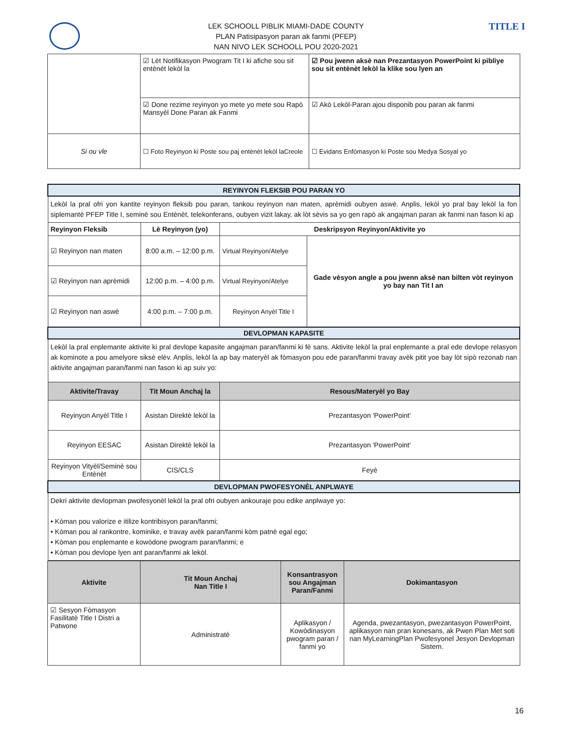TITLE I
LEK SCHOOLL PIBLIK MIAMI-DADE COUNTY
PLAN Patisipasyon paran ak fanmi (PFEP)
NAN NIVO LEK SCHOOLL POU 2020-2021
| | ☑ Lèt Notifikasyon Pwogram Tit I ki afiche sou sit entènèt lekòl la | ☑ Pou jwenn aksè nan Prezantasyon PowerPoint ki pibliye sou sit entènèt lekòl la klike sou lyen an |
| | ☑ Done rezime reyinyon yo mete yo mete sou Rapò Mansyèl Done Paran ak Fanmi | ☑ Akò Lekòl-Paran ajou disponib pou paran ak fanmi |
| Si ou vle | ☐ Foto Reyinyon ki Poste sou paj entènèt lekòl laCreole | ☐ Evidans Enfòmasyon ki Poste sou Medya Sosyal yo |
| REYINYON FLEKSIB POU PARAN YO | | | |
| Lekòl la pral ofri yon kantite reyinyon fleksib pou paran, tankou reyinyon nan maten, aprèmidi oubyen aswè. Anplis, lekòl yo pral bay lekòl la fon siplemantè PFEP Title I, seminè sou Entènèt, telekonferans, oubyen vizit lakay, ak lòt sèvis sa yo gen rapò ak angajman paran ak fanmi nan fason ki ap | | | |
| Reyinyon Fleksib | Lè Reyinyon (yo) | Deskripsyon Reyinyon/Aktivite yo | |
| ☑ Reyinyon nan maten | 8:00 a.m. – 12:00 p.m. | Virtual Reyinyon/Atelye | Gade vèsyon angle a pou jwenn aksè nan bilten vòt reyinyon yo bay nan Tit I an |
| ☑ Reyinyon nan aprèmidi | 12:00 p.m. – 4:00 p.m. | Virtual Reyinyon/Atelye | |
| ☑ Reyinyon nan aswè | 4:00 p.m. – 7:00 p.m. | Reyinyon Anyèl Title I | |
| DEVLOPMAN KAPASITE | | | |
| Lekòl la pral enplemante aktivite ki pral devlope kapasite angajman paran/fanmi ki fè sans. Aktivite lekòl la pral enplemante a pral ede devlope relasyon ak kominote a pou amelyore siksè elèv. Anplis, lekòl la ap bay materyèl ak fòmasyon pou ede paran/fanmi travay avèk pitit yoe bay lòt sipò rezonab nan aktivite angajman paran/fanmi nan fason ki ap suiv yo: | | | |
| Aktivite/Travay | Tit Moun Anchaj la | Resous/Materyèl yo Bay | |
| Reyinyon Anyèl Title I | Asistan Direktè lekòl la | Prezantasyon 'PowerPoint' | |
| Reyinyon EESAC | Asistan Direktè lekòl la | Prezantasyon 'PowerPoint' | |
| Reyinyon Vityèl/Seminè sou Entènèt | CIS/CLS | Feyè | |
| DEVLOPMAN PWOFESYONÈL ANPLWAYE | | | |
| Dekri aktivite devlopman pwofesyonèl lekòl la pral ofri oubyen ankouraje pou edike anplwaye yo: • Kòman pou valorize e itilize kontribisyon paran/fanmi; • Kòman pou al rankontre, kominike, e travay avèk paran/fanmi kòm patnè egal ego; • Kòman pou enplemante e kowòdone pwogram paran/fanmi; e • Kòman pou devlope lyen ant paran/fanmi ak lekòl. | | | |
| Aktivite | Tit Moun Anchaj Nan Title I | Konsantrasyon sou Angajman Paran/Fanmi | Dokimantasyon |
| ☑ Sesyon Fòmasyon Fasilitatè Title I Distri a Patwone | Administratè | Aplikasyon / Kowòdinasyon pwogram paran / fanmi yo | Agenda, pwezantasyon, pwezantasyon PowerPoint, aplikasyon nan pran konesans, ak Pwen Plan Met soti nan MyLearningPlan Pwofesyonel Jesyon Devlopman Sistem. |
16